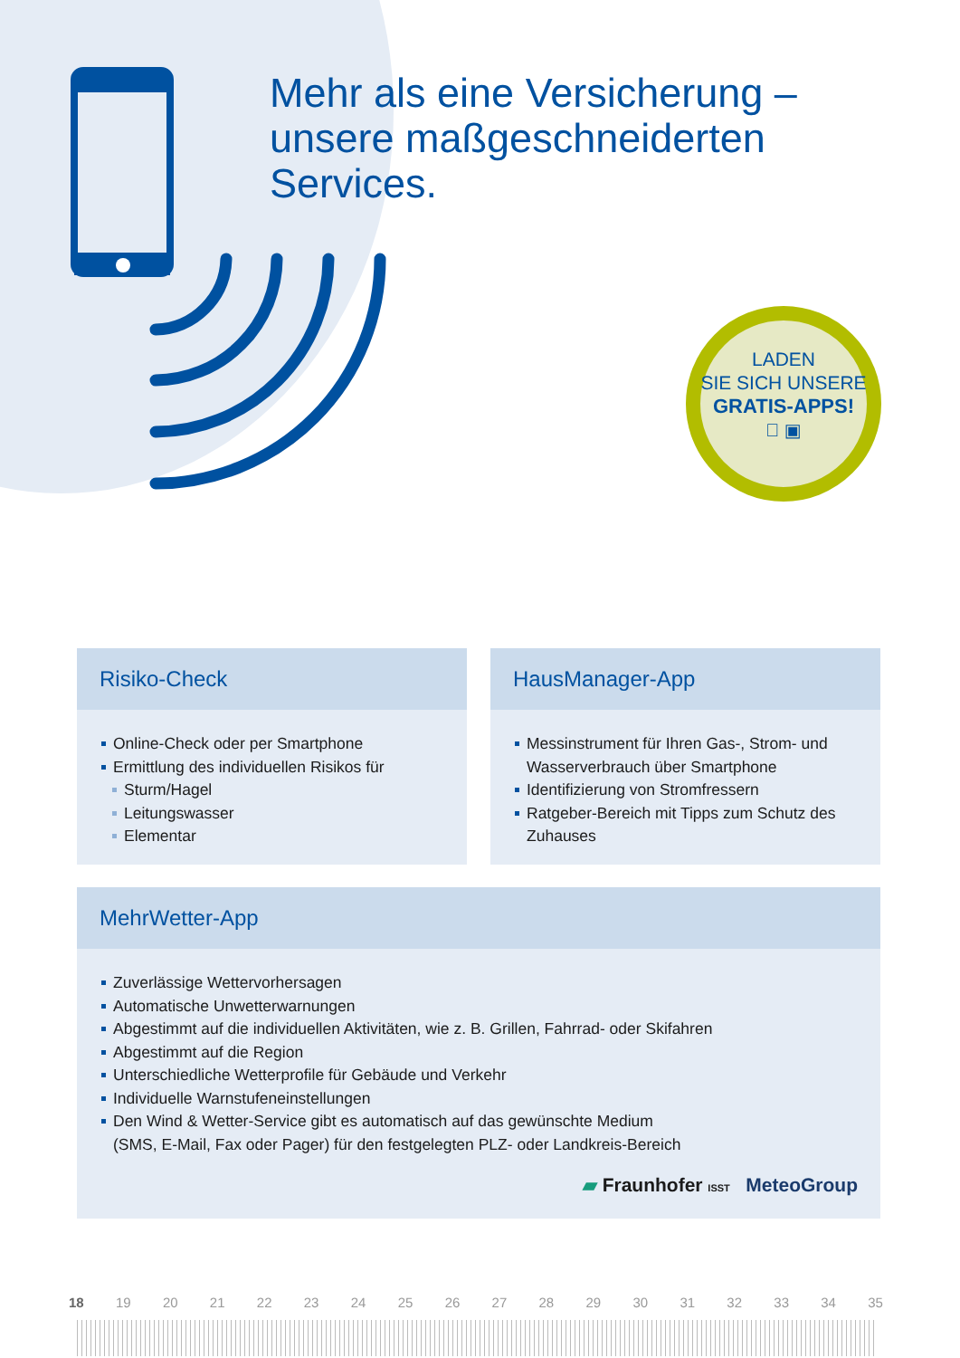Mehr als eine Versicherung –
unsere maßgeschneiderten
Services.
LADEN
SIE SICH UNSERE
GRATIS-APPS!
 ▣
Risiko-Check
Online-Check oder per Smartphone
Ermittlung des individuellen Risikos für
Sturm/Hagel
Leitungswasser
Elementar
HausManager-App
Messinstrument für Ihren Gas-, Strom- und Wasserverbrauch über Smartphone
Identifizierung von Stromfressern
Ratgeber-Bereich mit Tipps zum Schutz des Zuhauses
MehrWetter-App
Zuverlässige Wettervorhersagen
Automatische Unwetterwarnungen
Abgestimmt auf die individuellen Aktivitäten, wie z. B. Grillen, Fahrrad- oder Skifahren
Abgestimmt auf die Region
Unterschiedliche Wetterprofile für Gebäude und Verkehr
Individuelle Warnstufeneinstellungen
Den Wind & Wetter-Service gibt es automatisch auf das gewünschte Medium
(SMS, E-Mail, Fax oder Pager) für den festgelegten PLZ- oder Landkreis-Bereich
▰ Fraunhofer ISST MeteoGroup
18 19 20 21 22 23 24 25 26 27 28 29 30 31 32 33 34 35